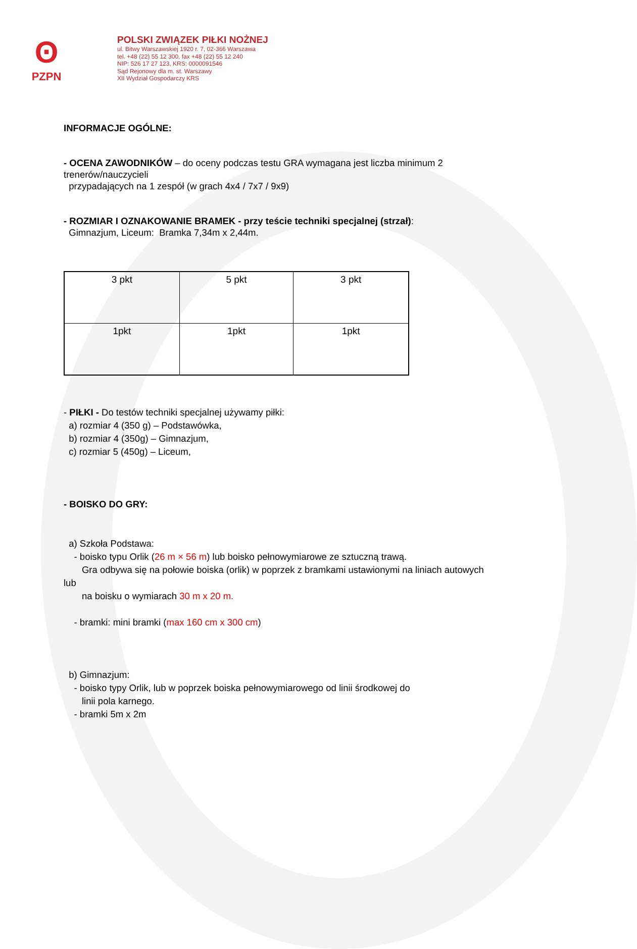ʘ
PZPN
POLSKI ZWIĄZEK PIŁKI NOŻNEJ
ul. Bitwy Warszawskiej 1920 r. 7, 02-366 Warszawa
tel. +48 (22) 55 12 300, fax +48 (22) 55 12 240
NIP: 526 17 27 123, KRS: 0000091546
Sąd Rejonowy dla m. st. Warszawy
XII Wydział Gospodarczy KRS
INFORMACJE OGÓLNE:
- OCENA ZAWODNIKÓW – do oceny podczas testu GRA wymagana jest liczba minimum 2 trenerów/nauczycieli
przypadających na 1 zespół (w grach 4x4 / 7x7 / 9x9)
- ROZMIAR I OZNAKOWANIE BRAMEK - przy teście techniki specjalnej (strzał):
Gimnazjum, Liceum: Bramka 7,34m x 2,44m.
| 3 pkt | 5 pkt | 3 pkt |
| 1pkt | 1pkt | 1pkt |
- PIŁKI - Do testów techniki specjalnej używamy piłki:
a) rozmiar 4 (350 g) – Podstawówka,
b) rozmiar 4 (350g) – Gimnazjum,
c) rozmiar 5 (450g) – Liceum,
- BOISKO DO GRY:
a) Szkoła Podstawa:
- boisko typu Orlik (26 m × 56 m) lub boisko pełnowymiarowe ze sztuczną trawą.
Gra odbywa się na połowie boiska (orlik) w poprzek z bramkami ustawionymi na liniach autowych lub
na boisku o wymiarach 30 m x 20 m.
- bramki: mini bramki (max 160 cm x 300 cm)
b) Gimnazjum:
- boisko typy Orlik, lub w poprzek boiska pełnowymiarowego od linii środkowej do
linii pola karnego.
- bramki 5m x 2m